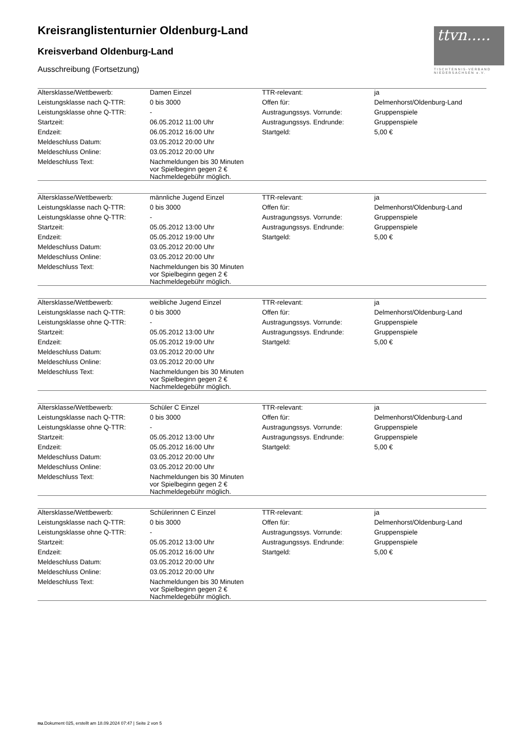Kreisranglistenturnier Oldenburg-Land
Kreisverband Oldenburg-Land
Ausschreibung (Fortsetzung)
ttvn.....
TISCHTENNIS-VERBAND NIEDERSACHSEN e.V.
| Altersklasse/Wettbewerb: | Damen Einzel | TTR-relevant: | ja |
| Leistungsklasse nach Q-TTR: | 0 bis 3000 | Offen für: | Delmenhorst/Oldenburg-Land |
| Leistungsklasse ohne Q-TTR: | - | Austragungssys. Vorrunde: | Gruppenspiele |
| Startzeit: | 06.05.2012 11:00 Uhr | Austragungssys. Endrunde: | Gruppenspiele |
| Endzeit: | 06.05.2012 16:00 Uhr | Startgeld: | 5,00 € |
| Meldeschluss Datum: | 03.05.2012 20:00 Uhr | | |
| Meldeschluss Online: | 03.05.2012 20:00 Uhr | | |
| Meldeschluss Text: | Nachmeldungen bis 30 Minuten vor Spielbeginn gegen 2 € Nachmeldegebühr möglich. | | |
| Altersklasse/Wettbewerb: | männliche Jugend Einzel | TTR-relevant: | ja |
| Leistungsklasse nach Q-TTR: | 0 bis 3000 | Offen für: | Delmenhorst/Oldenburg-Land |
| Leistungsklasse ohne Q-TTR: | - | Austragungssys. Vorrunde: | Gruppenspiele |
| Startzeit: | 05.05.2012 13:00 Uhr | Austragungssys. Endrunde: | Gruppenspiele |
| Endzeit: | 05.05.2012 19:00 Uhr | Startgeld: | 5,00 € |
| Meldeschluss Datum: | 03.05.2012 20:00 Uhr | | |
| Meldeschluss Online: | 03.05.2012 20:00 Uhr | | |
| Meldeschluss Text: | Nachmeldungen bis 30 Minuten vor Spielbeginn gegen 2 € Nachmeldegebühr möglich. | | |
| Altersklasse/Wettbewerb: | weibliche Jugend Einzel | TTR-relevant: | ja |
| Leistungsklasse nach Q-TTR: | 0 bis 3000 | Offen für: | Delmenhorst/Oldenburg-Land |
| Leistungsklasse ohne Q-TTR: | - | Austragungssys. Vorrunde: | Gruppenspiele |
| Startzeit: | 05.05.2012 13:00 Uhr | Austragungssys. Endrunde: | Gruppenspiele |
| Endzeit: | 05.05.2012 19:00 Uhr | Startgeld: | 5,00 € |
| Meldeschluss Datum: | 03.05.2012 20:00 Uhr | | |
| Meldeschluss Online: | 03.05.2012 20:00 Uhr | | |
| Meldeschluss Text: | Nachmeldungen bis 30 Minuten vor Spielbeginn gegen 2 € Nachmeldegebühr möglich. | | |
| Altersklasse/Wettbewerb: | Schüler C Einzel | TTR-relevant: | ja |
| Leistungsklasse nach Q-TTR: | 0 bis 3000 | Offen für: | Delmenhorst/Oldenburg-Land |
| Leistungsklasse ohne Q-TTR: | - | Austragungssys. Vorrunde: | Gruppenspiele |
| Startzeit: | 05.05.2012 13:00 Uhr | Austragungssys. Endrunde: | Gruppenspiele |
| Endzeit: | 05.05.2012 16:00 Uhr | Startgeld: | 5,00 € |
| Meldeschluss Datum: | 03.05.2012 20:00 Uhr | | |
| Meldeschluss Online: | 03.05.2012 20:00 Uhr | | |
| Meldeschluss Text: | Nachmeldungen bis 30 Minuten vor Spielbeginn gegen 2 € Nachmeldegebühr möglich. | | |
| Altersklasse/Wettbewerb: | Schülerinnen C Einzel | TTR-relevant: | ja |
| Leistungsklasse nach Q-TTR: | 0 bis 3000 | Offen für: | Delmenhorst/Oldenburg-Land |
| Leistungsklasse ohne Q-TTR: | - | Austragungssys. Vorrunde: | Gruppenspiele |
| Startzeit: | 05.05.2012 13:00 Uhr | Austragungssys. Endrunde: | Gruppenspiele |
| Endzeit: | 05.05.2012 16:00 Uhr | Startgeld: | 5,00 € |
| Meldeschluss Datum: | 03.05.2012 20:00 Uhr | | |
| Meldeschluss Online: | 03.05.2012 20:00 Uhr | | |
| Meldeschluss Text: | Nachmeldungen bis 30 Minuten vor Spielbeginn gegen 2 € Nachmeldegebühr möglich. | | |
nu.Dokument 025, erstellt am 18.09.2024 07:47 | Seite 2 von 5